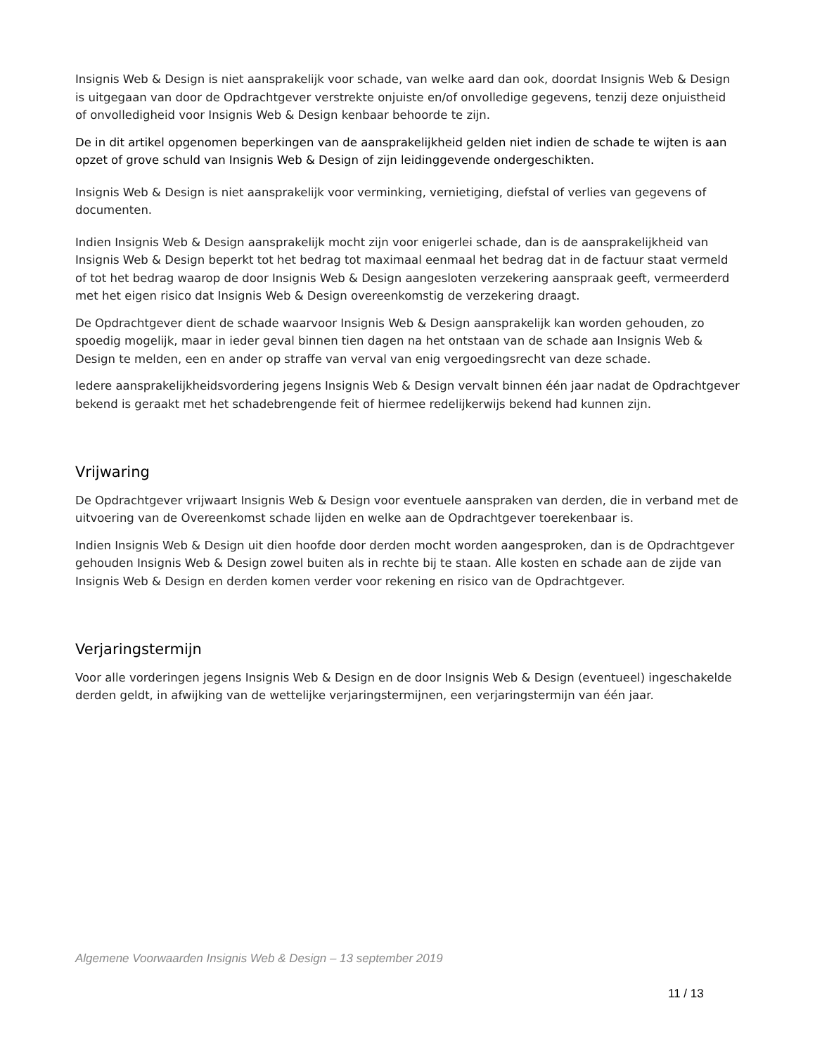Insignis Web & Design is niet aansprakelijk voor schade, van welke aard dan ook, doordat Insignis Web & Design is uitgegaan van door de Opdrachtgever verstrekte onjuiste en/of onvolledige gegevens, tenzij deze onjuistheid of onvolledigheid voor Insignis Web & Design kenbaar behoorde te zijn.
De in dit artikel opgenomen beperkingen van de aansprakelijkheid gelden niet indien de schade te wijten is aan opzet of grove schuld van Insignis Web & Design of zijn leidinggevende ondergeschikten.
Insignis Web & Design is niet aansprakelijk voor verminking, vernietiging, diefstal of verlies van gegevens of documenten.
Indien Insignis Web & Design aansprakelijk mocht zijn voor enigerlei schade, dan is de aansprakelijkheid van Insignis Web & Design beperkt tot het bedrag tot maximaal eenmaal het bedrag dat in de factuur staat vermeld of tot het bedrag waarop de door Insignis Web & Design aangesloten verzekering aanspraak geeft, vermeerderd met het eigen risico dat Insignis Web & Design overeenkomstig de verzekering draagt.
De Opdrachtgever dient de schade waarvoor Insignis Web & Design aansprakelijk kan worden gehouden, zo spoedig mogelijk, maar in ieder geval binnen tien dagen na het ontstaan van de schade aan Insignis Web & Design te melden, een en ander op straffe van verval van enig vergoedingsrecht van deze schade.
Iedere aansprakelijkheidsvordering jegens Insignis Web & Design vervalt binnen één jaar nadat de Opdrachtgever bekend is geraakt met het schadebrengende feit of hiermee redelijkerwijs bekend had kunnen zijn.
Vrijwaring
De Opdrachtgever vrijwaart Insignis Web & Design voor eventuele aanspraken van derden, die in verband met de uitvoering van de Overeenkomst schade lijden en welke aan de Opdrachtgever toerekenbaar is.
Indien Insignis Web & Design uit dien hoofde door derden mocht worden aangesproken, dan is de Opdrachtgever gehouden Insignis Web & Design zowel buiten als in rechte bij te staan. Alle kosten en schade aan de zijde van Insignis Web & Design en derden komen verder voor rekening en risico van de Opdrachtgever.
Verjaringstermijn
Voor alle vorderingen jegens Insignis Web & Design en de door Insignis Web & Design (eventueel) ingeschakelde derden geldt, in afwijking van de wettelijke verjaringstermijnen, een verjaringstermijn van één jaar.
Algemene Voorwaarden Insignis Web & Design – 13 september 2019
11 / 13